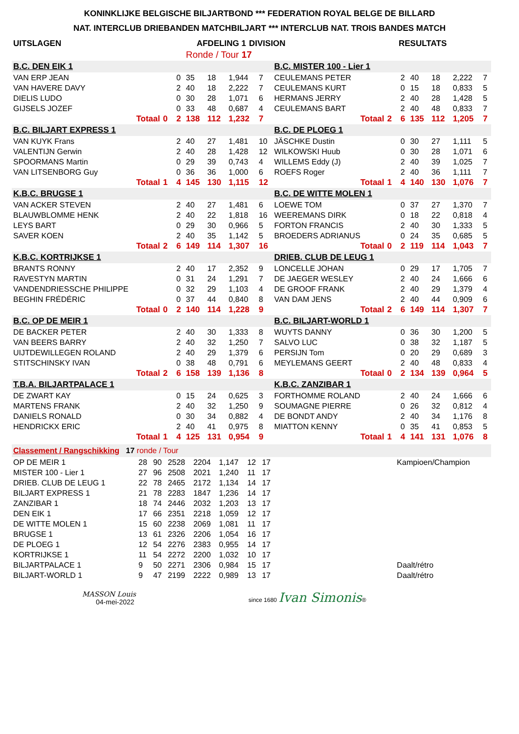KONINKLIJKE BELGISCHE BILJARTBOND *** FEDERATION ROYAL BELGE DE BILLARD
NAT. INTERCLUB DRIEBANDEN MATCHBILJART *** INTERCLUB NAT. TROIS BANDES MATCH
| UITSLAGEN | AFDELING 1 | DIVISION | RESULTATS |
| | Ronde / Tour 17 | | |
| B.C. DEN EIK 1 | | | | | | | | B.C. MISTER 100 - Lier 1 | | | | | | | |
| VAN ERP JEAN | | | 0 | 35 | 18 | 1,944 | 7 | CEULEMANS PETER | | | 2 | 40 | 18 | 2,222 | 7 |
| VAN HAVERE DAVY | | | 2 | 40 | 18 | 2,222 | 7 | CEULEMANS KURT | | | 0 | 15 | 18 | 0,833 | 5 |
| DIELIS LUDO | | | 0 | 30 | 28 | 1,071 | 6 | HERMANS JERRY | | | 2 | 40 | 28 | 1,428 | 5 |
| GIJSELS JOZEF | | | 0 | 33 | 48 | 0,687 | 4 | CEULEMANS BART | | | 2 | 40 | 48 | 0,833 | 7 |
| Totaal | 0 | | 2 | 138 | 112 | 1,232 | 7 | Totaal | 2 | | 6 | 135 | 112 | 1,205 | 7 |
| B.C. BILJART EXPRESS 1 | | | | | | | | B.C. DE PLOEG 1 | | | | | | | |
| VAN KUYK Frans | | | 2 | 40 | 27 | 1,481 | 10 | JÄSCHKE Dustin | | | 0 | 30 | 27 | 1,111 | 5 |
| VALENTIJN Gerwin | | | 2 | 40 | 28 | 1,428 | 12 | WILKOWSKI Huub | | | 0 | 30 | 28 | 1,071 | 6 |
| SPOORMANS Martin | | | 0 | 29 | 39 | 0,743 | 4 | WILLEMS Eddy (J) | | | 2 | 40 | 39 | 1,025 | 7 |
| VAN LITSENBORG Guy | | | 0 | 36 | 36 | 1,000 | 6 | ROEFS Roger | | | 2 | 40 | 36 | 1,111 | 7 |
| Totaal | 1 | | 4 | 145 | 130 | 1,115 | 12 | Totaal | 1 | | 4 | 140 | 130 | 1,076 | 7 |
| K.B.C. BRUGSE 1 | | | | | | | | B.C. DE WITTE MOLEN 1 | | | | | | | |
| VAN ACKER STEVEN | | | 2 | 40 | 27 | 1,481 | 6 | LOEWE TOM | | | 0 | 37 | 27 | 1,370 | 7 |
| BLAUWBLOMME HENK | | | 2 | 40 | 22 | 1,818 | 16 | WEEREMANS DIRK | | | 0 | 18 | 22 | 0,818 | 4 |
| LEYS BART | | | 0 | 29 | 30 | 0,966 | 5 | FORTON FRANCIS | | | 2 | 40 | 30 | 1,333 | 5 |
| SAVER KOEN | | | 2 | 40 | 35 | 1,142 | 5 | BROEDERS ADRIANUS | | | 0 | 24 | 35 | 0,685 | 5 |
| Totaal | 2 | | 6 | 149 | 114 | 1,307 | 16 | Totaal | 0 | | 2 | 119 | 114 | 1,043 | 7 |
| K.B.C. KORTRIJKSE 1 | | | | | | | | DRIEB. CLUB DE LEUG 1 | | | | | | | |
| BRANTS RONNY | | | 2 | 40 | 17 | 2,352 | 9 | LONCELLE JOHAN | | | 0 | 29 | 17 | 1,705 | 7 |
| RAVESTYN MARTIN | | | 0 | 31 | 24 | 1,291 | 7 | DE JAEGER WESLEY | | | 2 | 40 | 24 | 1,666 | 6 |
| VANDENDRIESSCHE PHILIPPE | | | 0 | 32 | 29 | 1,103 | 4 | DE GROOF FRANK | | | 2 | 40 | 29 | 1,379 | 4 |
| BEGHIN FRÉDÉRIC | | | 0 | 37 | 44 | 0,840 | 8 | VAN DAM JENS | | | 2 | 40 | 44 | 0,909 | 6 |
| Totaal | 0 | | 2 | 140 | 114 | 1,228 | 9 | Totaal | 2 | | 6 | 149 | 114 | 1,307 | 7 |
| B.C. OP DE MEIR 1 | | | | | | | | B.C. BILJART-WORLD 1 | | | | | | | |
| DE BACKER PETER | | | 2 | 40 | 30 | 1,333 | 8 | WUYTS DANNY | | | 0 | 36 | 30 | 1,200 | 5 |
| VAN BEERS BARRY | | | 2 | 40 | 32 | 1,250 | 7 | SALVO LUC | | | 0 | 38 | 32 | 1,187 | 5 |
| UIJTDEWILLEGEN ROLAND | | | 2 | 40 | 29 | 1,379 | 6 | PERSIJN Tom | | | 0 | 20 | 29 | 0,689 | 3 |
| STITSCHINSKY IVAN | | | 0 | 38 | 48 | 0,791 | 6 | MEYLEMANS GEERT | | | 2 | 40 | 48 | 0,833 | 4 |
| Totaal | 2 | | 6 | 158 | 139 | 1,136 | 8 | Totaal | 0 | | 2 | 134 | 139 | 0,964 | 5 |
| T.B.A. BILJARTPALACE 1 | | | | | | | | K.B.C. ZANZIBAR 1 | | | | | | | |
| DE ZWART KAY | | | 0 | 15 | 24 | 0,625 | 3 | FORTHOMME ROLAND | | | 2 | 40 | 24 | 1,666 | 6 |
| MARTENS FRANK | | | 2 | 40 | 32 | 1,250 | 9 | SOUMAGNE PIERRE | | | 0 | 26 | 32 | 0,812 | 4 |
| DANIELS RONALD | | | 0 | 30 | 34 | 0,882 | 4 | DE BONDT ANDY | | | 2 | 40 | 34 | 1,176 | 8 |
| HENDRICKX ERIC | | | 2 | 40 | 41 | 0,975 | 8 | MIATTON KENNY | | | 0 | 35 | 41 | 0,853 | 5 |
| Totaal | 1 | | 4 | 125 | 131 | 0,954 | 9 | Totaal | 1 | | 4 | 141 | 131 | 1,076 | 8 |
| Classement / Rangschikking 17 ronde / Tour | | | | | | | | | |
| OP DE MEIR 1 | 28 | 90 | 2528 | 2204 | 1,147 | 12 | 17 | | Kampioen/Champion |
| MISTER 100 - Lier 1 | 27 | 96 | 2508 | 2021 | 1,240 | 11 | 17 | | |
| DRIEB. CLUB DE LEUG 1 | 22 | 78 | 2465 | 2172 | 1,134 | 14 | 17 | | |
| BILJART EXPRESS 1 | 21 | 78 | 2283 | 1847 | 1,236 | 14 | 17 | | |
| ZANZIBAR 1 | 18 | 74 | 2446 | 2032 | 1,203 | 13 | 17 | | |
| DEN EIK 1 | 17 | 66 | 2351 | 2218 | 1,059 | 12 | 17 | | |
| DE WITTE MOLEN 1 | 15 | 60 | 2238 | 2069 | 1,081 | 11 | 17 | | |
| BRUGSE 1 | 13 | 61 | 2326 | 2206 | 1,054 | 16 | 17 | | |
| DE PLOEG 1 | 12 | 54 | 2276 | 2383 | 0,955 | 14 | 17 | | |
| KORTRIJKSE 1 | 11 | 54 | 2272 | 2200 | 1,032 | 10 | 17 | | |
| BILJARTPALACE 1 | 9 | 50 | 2271 | 2306 | 0,984 | 15 | 17 | | Daalt/rétro |
| BILJART-WORLD 1 | 9 | 47 | 2199 | 2222 | 0,989 | 13 | 17 | | Daalt/rétro |
MASSON Louis
04-mei-2022
since 1680 Ivan Simonis®